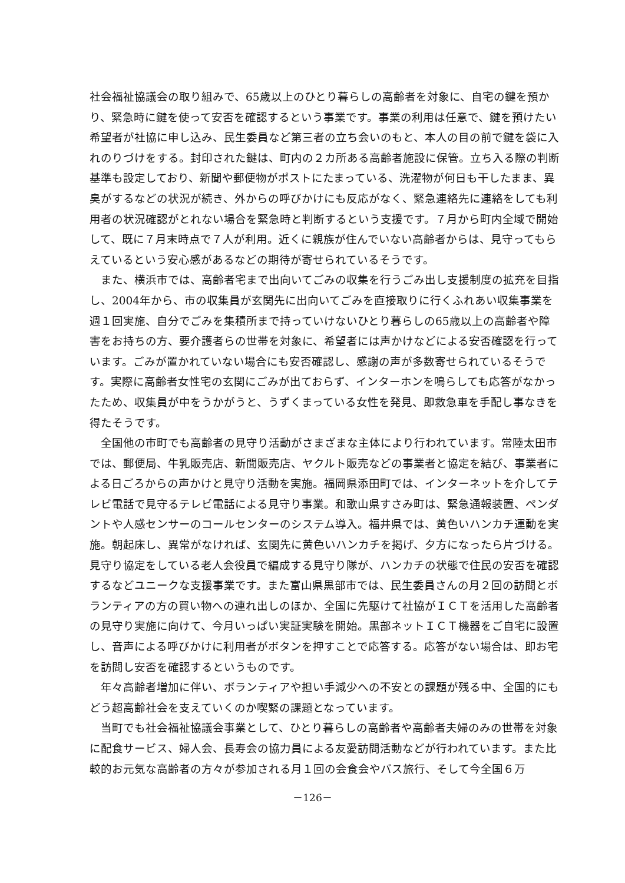社会福祉協議会の取り組みで、65歳以上のひとり暮らしの高齢者を対象に、自宅の鍵を預かり、緊急時に鍵を使って安否を確認するという事業です。事業の利用は任意で、鍵を預けたい希望者が社協に申し込み、民生委員など第三者の立ち会いのもと、本人の目の前で鍵を袋に入れのりづけをする。封印された鍵は、町内の２カ所ある高齢者施設に保管。立ち入る際の判断基準も設定しており、新聞や郵便物がポストにたまっている、洗濯物が何日も干したまま、異臭がするなどの状況が続き、外からの呼びかけにも反応がなく、緊急連絡先に連絡をしても利用者の状況確認がとれない場合を緊急時と判断するという支援です。７月から町内全域で開始して、既に７月末時点で７人が利用。近くに親族が住んでいない高齢者からは、見守ってもらえているという安心感があるなどの期待が寄せられているそうです。
また、横浜市では、高齢者宅まで出向いてごみの収集を行うごみ出し支援制度の拡充を目指し、2004年から、市の収集員が玄関先に出向いてごみを直接取りに行くふれあい収集事業を週１回実施、自分でごみを集積所まで持っていけないひとり暮らしの65歳以上の高齢者や障害をお持ちの方、要介護者らの世帯を対象に、希望者には声かけなどによる安否確認を行っています。ごみが置かれていない場合にも安否確認し、感謝の声が多数寄せられているそうです。実際に高齢者女性宅の玄関にごみが出ておらず、インターホンを鳴らしても応答がなかったため、収集員が中をうかがうと、うずくまっている女性を発見、即救急車を手配し事なきを得たそうです。
全国他の市町でも高齢者の見守り活動がさまざまな主体により行われています。常陸太田市では、郵便局、牛乳販売店、新聞販売店、ヤクルト販売などの事業者と協定を結び、事業者による日ごろからの声かけと見守り活動を実施。福岡県添田町では、インターネットを介してテレビ電話で見守るテレビ電話による見守り事業。和歌山県すさみ町は、緊急通報装置、ペンダントや人感センサーのコールセンターのシステム導入。福井県では、黄色いハンカチ運動を実施。朝起床し、異常がなければ、玄関先に黄色いハンカチを掲げ、夕方になったら片づける。見守り協定をしている老人会役員で編成する見守り隊が、ハンカチの状態で住民の安否を確認するなどユニークな支援事業です。また富山県黒部市では、民生委員さんの月２回の訪問とボランティアの方の買い物への連れ出しのほか、全国に先駆けて社協がＩＣＴを活用した高齢者の見守り実施に向けて、今月いっぱい実証実験を開始。黒部ネットＩＣＴ機器をご自宅に設置し、音声による呼びかけに利用者がボタンを押すことで応答する。応答がない場合は、即お宅を訪問し安否を確認するというものです。
年々高齢者増加に伴い、ボランティアや担い手減少への不安との課題が残る中、全国的にもどう超高齢社会を支えていくのか喫緊の課題となっています。
当町でも社会福祉協議会事業として、ひとり暮らしの高齢者や高齢者夫婦のみの世帯を対象に配食サービス、婦人会、長寿会の協力員による友愛訪問活動などが行われています。また比較的お元気な高齢者の方々が参加される月１回の会食会やバス旅行、そして今全国６万
－126－